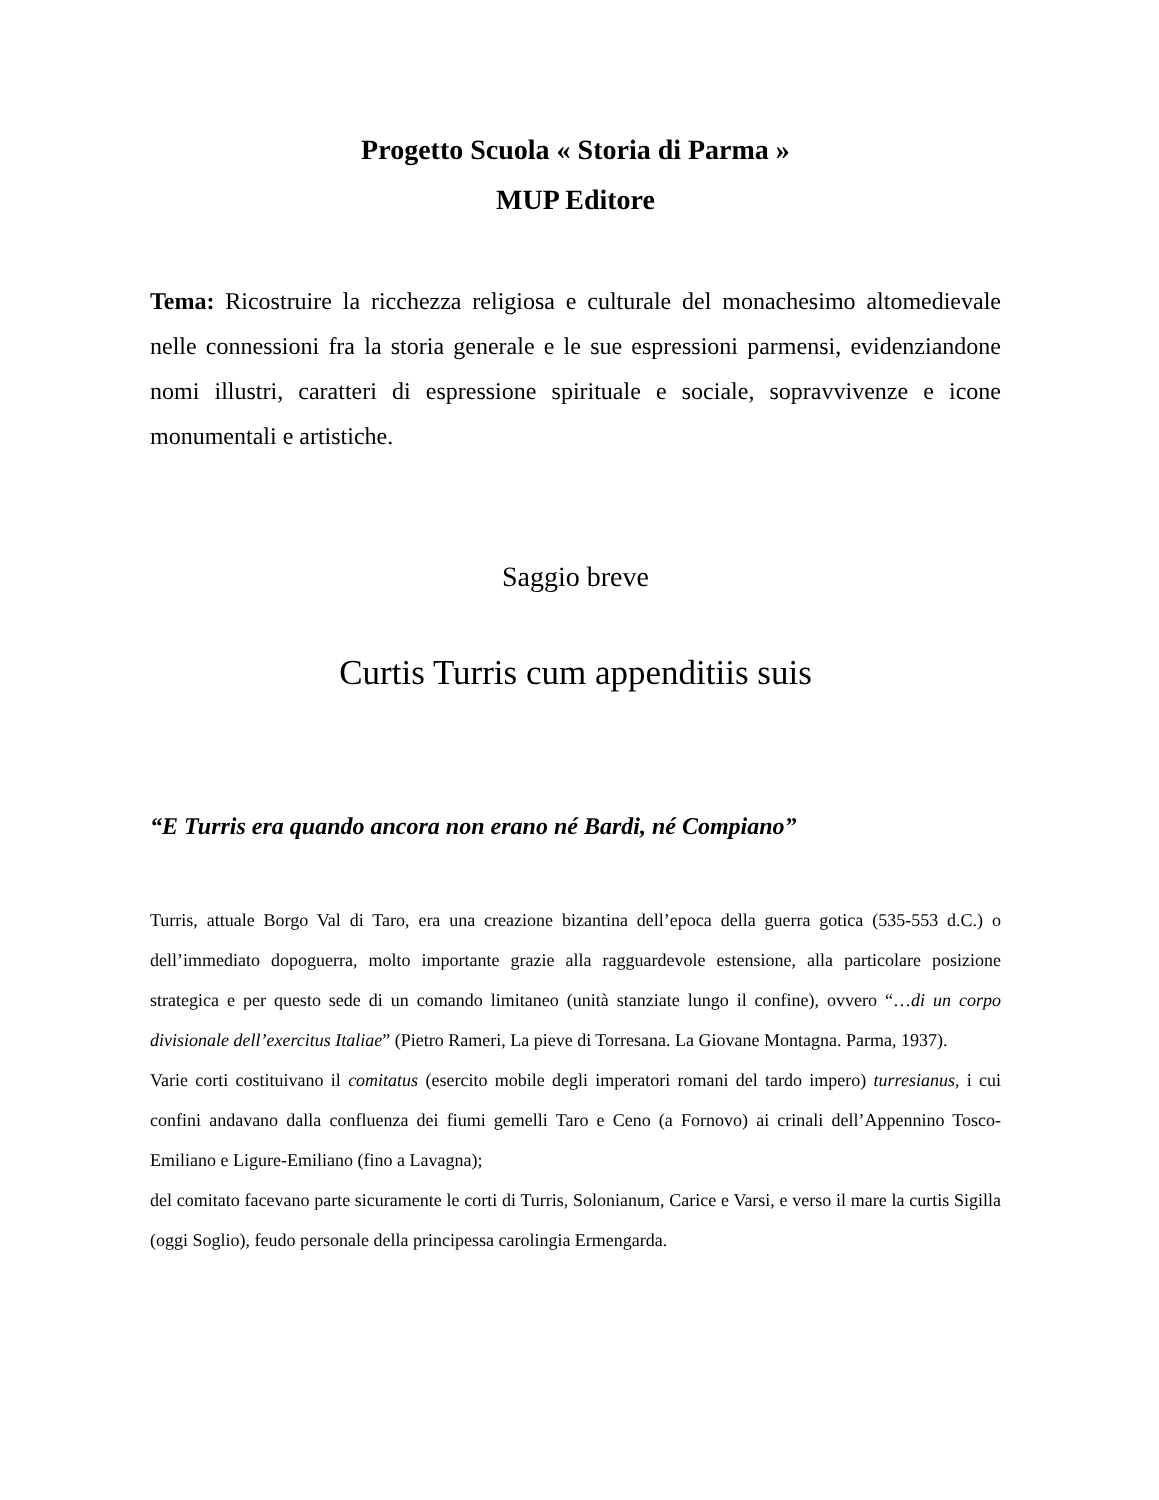Progetto Scuola « Storia di Parma »
MUP Editore
Tema: Ricostruire la ricchezza religiosa e culturale del monachesimo altomedievale nelle connessioni fra la storia generale e le sue espressioni parmensi, evidenziandone nomi illustri, caratteri di espressione spirituale e sociale, sopravvivenze e icone monumentali e artistiche.
Saggio breve
Curtis Turris cum appenditiis suis
“E Turris era quando ancora non erano né Bardi, né Compiano”
Turris, attuale Borgo Val di Taro, era una creazione bizantina dell’epoca della guerra gotica (535-553 d.C.) o dell’immediato dopoguerra, molto importante grazie alla ragguardevole estensione, alla particolare posizione strategica e per questo sede di un comando limitaneo (unità stanziate lungo il confine), ovvero “…di un corpo divisionale dell’exercitus Italiae” (Pietro Rameri, La pieve di Torresana. La Giovane Montagna. Parma, 1937).
Varie corti costituivano il comitatus (esercito mobile degli imperatori romani del tardo impero) turresianus, i cui confini andavano dalla confluenza dei fiumi gemelli Taro e Ceno (a Fornovo) ai crinali dell’Appennino Tosco-Emiliano e Ligure-Emiliano (fino a Lavagna);
del comitato facevano parte sicuramente le corti di Turris, Solonianum, Carice e Varsi, e verso il mare la curtis Sigilla (oggi Soglio), feudo personale della principessa carolingia Ermengarda.